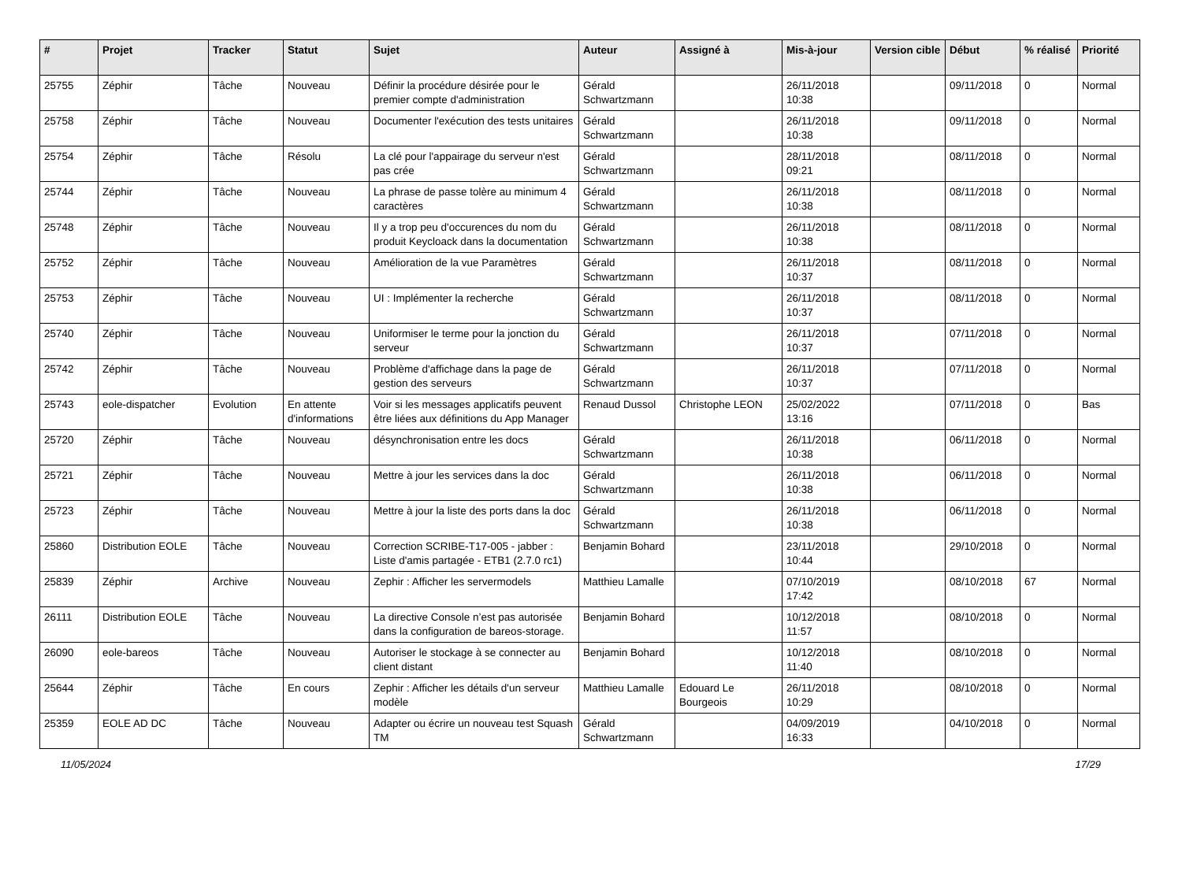| # | Projet | Tracker | Statut | Sujet | Auteur | Assigné à | Mis-à-jour | Version cible | Début | % réalisé | Priorité |
| --- | --- | --- | --- | --- | --- | --- | --- | --- | --- | --- | --- |
| 25755 | Zéphir | Tâche | Nouveau | Définir la procédure désirée pour le premier compte d'administration | Gérald Schwartzmann | | 26/11/2018 10:38 | | 09/11/2018 | 0 | Normal |
| 25758 | Zéphir | Tâche | Nouveau | Documenter l'exécution des tests unitaires | Gérald Schwartzmann | | 26/11/2018 10:38 | | 09/11/2018 | 0 | Normal |
| 25754 | Zéphir | Tâche | Résolu | La clé pour l'appairage du serveur n'est pas crée | Gérald Schwartzmann | | 28/11/2018 09:21 | | 08/11/2018 | 0 | Normal |
| 25744 | Zéphir | Tâche | Nouveau | La phrase de passe tolère au minimum 4 caractères | Gérald Schwartzmann | | 26/11/2018 10:38 | | 08/11/2018 | 0 | Normal |
| 25748 | Zéphir | Tâche | Nouveau | Il y a trop peu d'occurences du nom du produit Keycloack dans la documentation | Gérald Schwartzmann | | 26/11/2018 10:38 | | 08/11/2018 | 0 | Normal |
| 25752 | Zéphir | Tâche | Nouveau | Amélioration de la vue Paramètres | Gérald Schwartzmann | | 26/11/2018 10:37 | | 08/11/2018 | 0 | Normal |
| 25753 | Zéphir | Tâche | Nouveau | UI : Implémenter la recherche | Gérald Schwartzmann | | 26/11/2018 10:37 | | 08/11/2018 | 0 | Normal |
| 25740 | Zéphir | Tâche | Nouveau | Uniformiser le terme pour la jonction du serveur | Gérald Schwartzmann | | 26/11/2018 10:37 | | 07/11/2018 | 0 | Normal |
| 25742 | Zéphir | Tâche | Nouveau | Problème d'affichage dans la page de gestion des serveurs | Gérald Schwartzmann | | 26/11/2018 10:37 | | 07/11/2018 | 0 | Normal |
| 25743 | eole-dispatcher | Evolution | En attente d'informations | Voir si les messages applicatifs peuvent être liées aux définitions du App Manager | Renaud Dussol | Christophe LEON | 25/02/2022 13:16 | | 07/11/2018 | 0 | Bas |
| 25720 | Zéphir | Tâche | Nouveau | désynchronisation entre les docs | Gérald Schwartzmann | | 26/11/2018 10:38 | | 06/11/2018 | 0 | Normal |
| 25721 | Zéphir | Tâche | Nouveau | Mettre à jour les services dans la doc | Gérald Schwartzmann | | 26/11/2018 10:38 | | 06/11/2018 | 0 | Normal |
| 25723 | Zéphir | Tâche | Nouveau | Mettre à jour la liste des ports dans la doc | Gérald Schwartzmann | | 26/11/2018 10:38 | | 06/11/2018 | 0 | Normal |
| 25860 | Distribution EOLE | Tâche | Nouveau | Correction SCRIBE-T17-005 - jabber : Liste d'amis partagée - ETB1 (2.7.0 rc1) | Benjamin Bohard | | 23/11/2018 10:44 | | 29/10/2018 | 0 | Normal |
| 25839 | Zéphir | Archive | Nouveau | Zephir : Afficher les servermodels | Matthieu Lamalle | | 07/10/2019 17:42 | | 08/10/2018 | 67 | Normal |
| 26111 | Distribution EOLE | Tâche | Nouveau | La directive Console n’est pas autorisée dans la configuration de bareos-storage. | Benjamin Bohard | | 10/12/2018 11:57 | | 08/10/2018 | 0 | Normal |
| 26090 | eole-bareos | Tâche | Nouveau | Autoriser le stockage à se connecter au client distant | Benjamin Bohard | | 10/12/2018 11:40 | | 08/10/2018 | 0 | Normal |
| 25644 | Zéphir | Tâche | En cours | Zephir : Afficher les détails d'un serveur modèle | Matthieu Lamalle | Edouard Le Bourgeois | 26/11/2018 10:29 | | 08/10/2018 | 0 | Normal |
| 25359 | EOLE AD DC | Tâche | Nouveau | Adapter ou écrire un nouveau test Squash TM | Gérald Schwartzmann | | 04/09/2019 16:33 | | 04/10/2018 | 0 | Normal |
11/05/2024 17/29